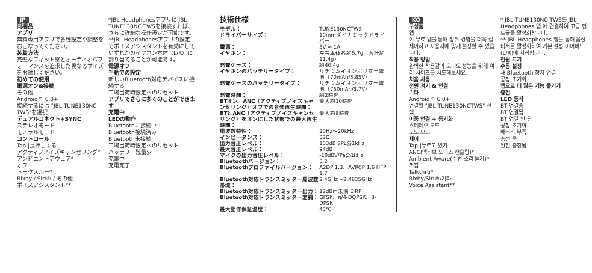JP
同梱品
アプリ
無料専用アプリで各種設定や調整をおこなってください。
装着方法
完璧なフィット感とオーディオパフォーマンスを追求した異なるサイズをお試しください。
初めての使用
電源オン&接続
その他
Android™ 6.0+
接続するには "JBL TUNE130NC TWS"を選択
デュアルコネクト+SYNC
ステレオモード
モノラルモード
コントロール
Tap |長押しする
アクティブノイズキャンセリング*
アンビエントアウェア*
オフ
トークスルー*
Bixby / Siri® / その他
ボイスアシスタント**
*JBL Headphonesアプリに JBL TUNE130NC TWSを接続すれば、さらに詳細な操作設定が可能です。
**JBL Headphonesアプリの設定でボイスアシスタントを有効にしていずれかのイヤホン本体（L/R）に割り当てることが可能です。
電源オフ
手動での設定
新しいBluetooth対応デバイスに接続する
工場出荷時設定へのリセット
アプリでさらに多くのことができます
充電中
LEDの動作
Bluetoothに接続中
Bluetooth接続済み
Bluetooth未接続
工場出荷時設定へのリセット
バッテリー残量少
充電中
充電完了
技術仕様
| モデル： | TUNE130NCTWS |
| ドライバーサイズ： | 10mmダイナミックドライバー |
| 電源： | 5V ⎓ 1A |
| イヤホン： | 左右本体各約5.7g（合計約11.4g） |
| 充電ケース： | 約40.4g |
| イヤホンのバッテリータイプ： | リチウムイオンポリマー電池（70mAh/3.85V） |
| 充電ケースのバッテリータイプ： | リチウムイオンポリマー電池（750mAh/3.7V） |
| 充電時間： | 約2時間 |
| BTオン、ANC（アクティブノイズキャンセリング）オフでの音楽再生時間： | 最大約10時間 |
| BTとANC（アクティブノイズキャンセリング）をオンにした状態での最大再生時間： | 最大約8時間 |
| 周波数特性： | 20Hz～20kHz |
| インピーダンス： | 32Ω |
| 出力音圧レベル： | 103dB SPL@1kHz |
| 最大音圧レベル： | 94dB |
| マイクの出力音圧レベル： | -10dBV/Pa@1kHz |
| Bluetoothバージョン： | 5.2 |
| Bluetoothプロファイルバージョン： | A2DP 1.3、AVRCP 1.6 HFP 1.7 |
| Bluetooth対応トランスミッター周波数帯域： | 2.4GHz～2.4835GHz |
| Bluetooth対応トランスミッター出力： | 12dBm未満 EIRP |
| Bluetooth対応トランスミッター変調： | GFSK、π/4-DQPSK、8-DPSK |
| 最大動作保証温度： | 45℃ |
KO
구성품
앱
이 무료 앱을 통해 청취 경험을 더욱 잘 제어하고 사용자에 맞게 설정할 수 있습니다.
착용 방법
완벽한 착용감과 오디오 성능을 위해 여러 사이즈를 시도해보세요.
처음 사용
전원 켜기 & 연결
기타
Android™ 6.0+
연결할 "JBL TUNE130NCTWS" 선택
이중 연결 + 동기화
스테레오 모드
모노 모드
제어
Tap |누르고 있기
ANC(액티브 노이즈 캔슬링)*
Ambient Aware(주변 소리 듣기)*
꺼짐
Talkthru*
Bixby/Siri®/기타
Voice Assistant**
* JBL TUNE130NC TWS를 JBL Headphones 앱 에 연결하여 고급 컨트롤을 활성화합니다.
** JBL Headphones 앱을 통해 음성 비서를 활성화하여 기본 설정 이어버드(L/R)에 지정합니다.
전원 끄기
수동 설정
새 Bluetooth 장치 연결
공장 초기화
앱으로 더 많은 기능 즐기기
충전
LED 동작
BT 연결중
BT 연결됨
BT 연결 안 됨
공장 초기화
배터리 부족
충전 중
완전 충전됨